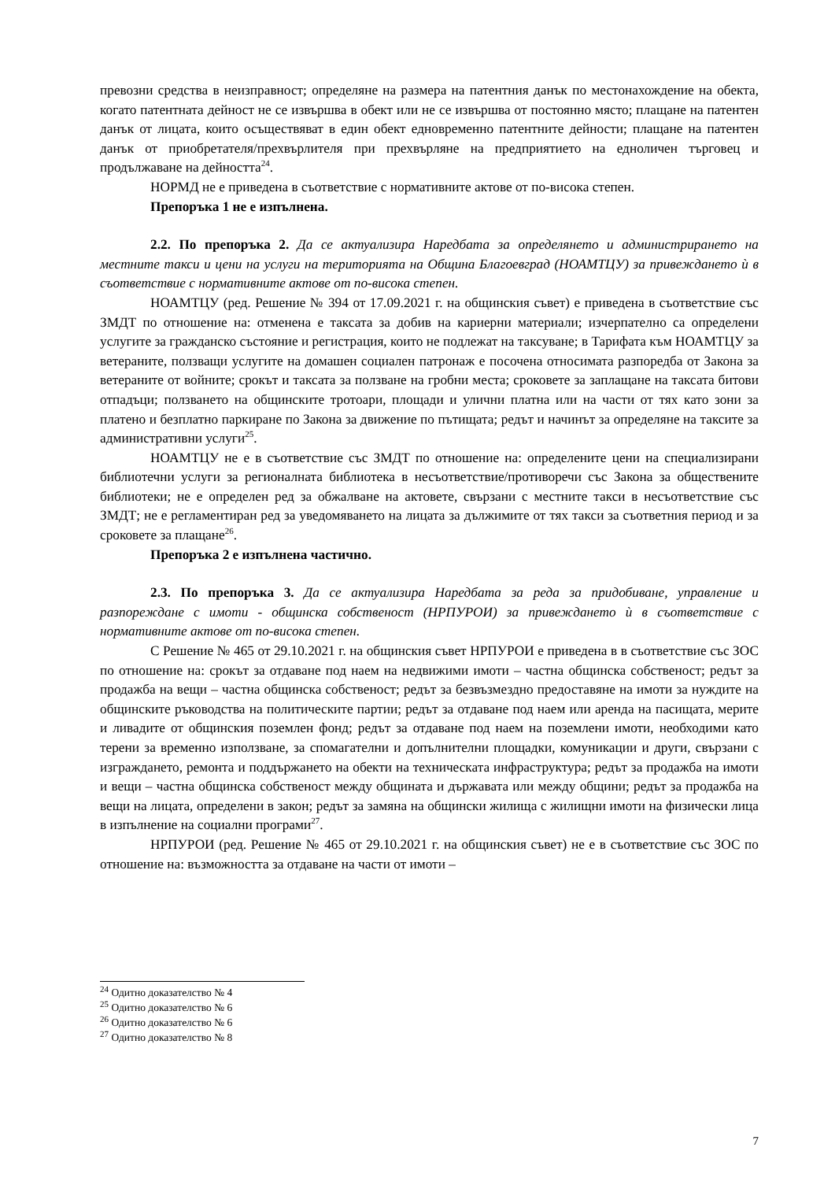превозни средства в неизправност; определяне на размера на патентния данък по местонахождение на обекта, когато патентната дейност не се извършва в обект или не се извършва от постоянно място; плащане на патентен данък от лицата, които осъществяват в един обект едновременно патентните дейности; плащане на патентен данък от приобретателя/прехвърлителя при прехвърляне на предприятието на едноличен търговец и продължаване на дейността<sup>24</sup>.
НОРМД не е приведена в съответствие с нормативните актове от по-висока степен.
Препоръка 1 не е изпълнена.
2.2. По препоръка 2. Да се актуализира Наредбата за определянето и администрирането на местните такси и цени на услуги на територията на Община Благоевград (НОАМТЦУ) за привеждането ѝ в съответствие с нормативните актове от по-висока степен.
НОАМТЦУ (ред. Решение № 394 от 17.09.2021 г. на общинския съвет) е приведена в съответствие със ЗМДТ по отношение на: отменена е таксата за добив на кариерни материали; изчерпателно са определени услугите за гражданско състояние и регистрация, които не подлежат на таксуване; в Тарифата към НОАМТЦУ за ветераните, ползващи услугите на домашен социален патронаж е посочена относимата разпоредба от Закона за ветераните от войните; срокът и таксата за ползване на гробни места; сроковете за заплащане на таксата битови отпадъци; ползването на общинските тротоари, площади и улични платна или на части от тях като зони за платено и безплатно паркиране по Закона за движение по пътищата; редът и начинът за определяне на таксите за административни услуги<sup>25</sup>.
НОАМТЦУ не е в съответствие със ЗМДТ по отношение на: определените цени на специализирани библиотечни услуги за регионалната библиотека в несъответствие/противоречи със Закона за обществените библиотеки; не е определен ред за обжалване на актовете, свързани с местните такси в несъответствие със ЗМДТ; не е регламентиран ред за уведомяването на лицата за дължимите от тях такси за съответния период и за сроковете за плащане<sup>26</sup>.
Препоръка 2 е изпълнена частично.
2.3. По препоръка 3. Да се актуализира Наредбата за реда за придобиване, управление и разпореждане с имоти - общинска собственост (НРПУРОИ) за привеждането ѝ в съответствие с нормативните актове от по-висока степен.
С Решение № 465 от 29.10.2021 г. на общинския съвет НРПУРОИ е приведена в в съответствие със ЗОС по отношение на: срокът за отдаване под наем на недвижими имоти – частна общинска собственост; редът за продажба на вещи – частна общинска собственост; редът за безвъзмездно предоставяне на имоти за нуждите на общинските ръководства на политическите партии; редът за отдаване под наем или аренда на пасищата, мерите и ливадите от общинския поземлен фонд; редът за отдаване под наем на поземлени имоти, необходими като терени за временно използване, за спомагателни и допълнителни площадки, комуникации и други, свързани с изграждането, ремонта и поддържането на обекти на техническата инфраструктура; редът за продажба на имоти и вещи – частна общинска собственост между общината и държавата или между общини; редът за продажба на вещи на лицата, определени в закон; редът за замяна на общински жилища с жилищни имоти на физически лица в изпълнение на социални програми<sup>27</sup>.
НРПУРОИ (ред. Решение № 465 от 29.10.2021 г. на общинския съвет) не е в съответствие със ЗОС по отношение на: възможността за отдаване на части от имоти –
<sup>24</sup> Одитно доказателство № 4
<sup>25</sup> Одитно доказателство № 6
<sup>26</sup> Одитно доказателство № 6
<sup>27</sup> Одитно доказателство № 8
7